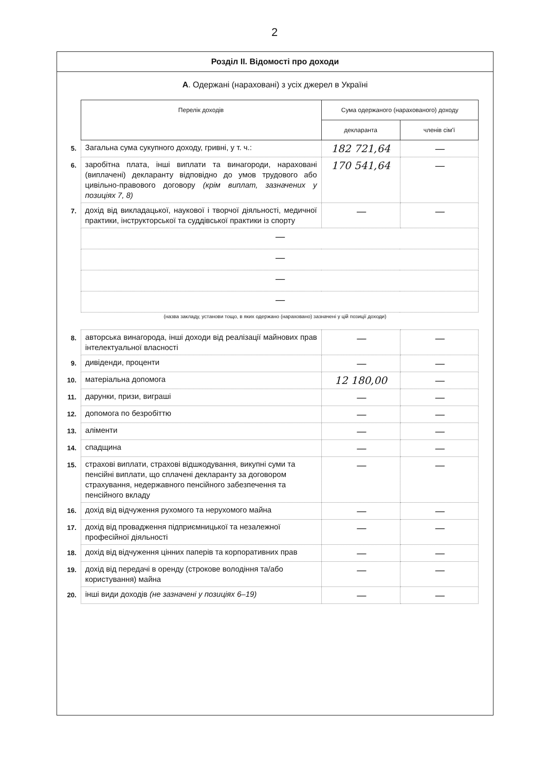2
Розділ II. Відомості про доходи
А. Одержані (нараховані) з усіх джерел в Україні
| | Перелік доходів | Сума одержаного (нарахованого) доходу | |
| | | декларанта | членів сім'ї |
| 5. | Загальна сума сукупного доходу, гривні, у т. ч.: | 182 721,64 | — |
| 6. | заробітна плата, інші виплати та винагороди, нараховані (виплачені) декларанту відповідно до умов трудового або цивільно-правового договору (крім виплат, зазначених у позиціях 7, 8) | 170 541,64 | — |
| 7. | дохід від викладацької, наукової і творчої діяльності, медичної практики, інструкторської та суддівської практики із спорту | — | — |
| | — | | |
| | — | | |
| | — | | |
| | — | | |
(назва закладу, установи тощо, в яких одержано (нараховано) зазначені у цій позиції доходи)
| 8. | авторська винагорода, інші доходи від реалізації майнових прав інтелектуальної власності | — | — |
| 9. | дивіденди, проценти | — | — |
| 10. | матеріальна допомога | 12 180,00 | — |
| 11. | дарунки, призи, виграші | — | — |
| 12. | допомога по безробіттю | — | — |
| 13. | аліменти | — | — |
| 14. | спадщина | — | — |
| 15. | страхові виплати, страхові відшкодування, викупні суми та пенсійні виплати, що сплачені декларанту за договором страхування, недержавного пенсійного забезпечення та пенсійного вкладу | — | — |
| 16. | дохід від відчуження рухомого та нерухомого майна | — | — |
| 17. | дохід від провадження підприємницької та незалежної професійної діяльності | — | — |
| 18. | дохід від відчуження цінних паперів та корпоративних прав | — | — |
| 19. | дохід від передачі в оренду (строкове володіння та/або користування) майна | — | — |
| 20. | інші види доходів (не зазначені у позиціях 6–19) | — | — |